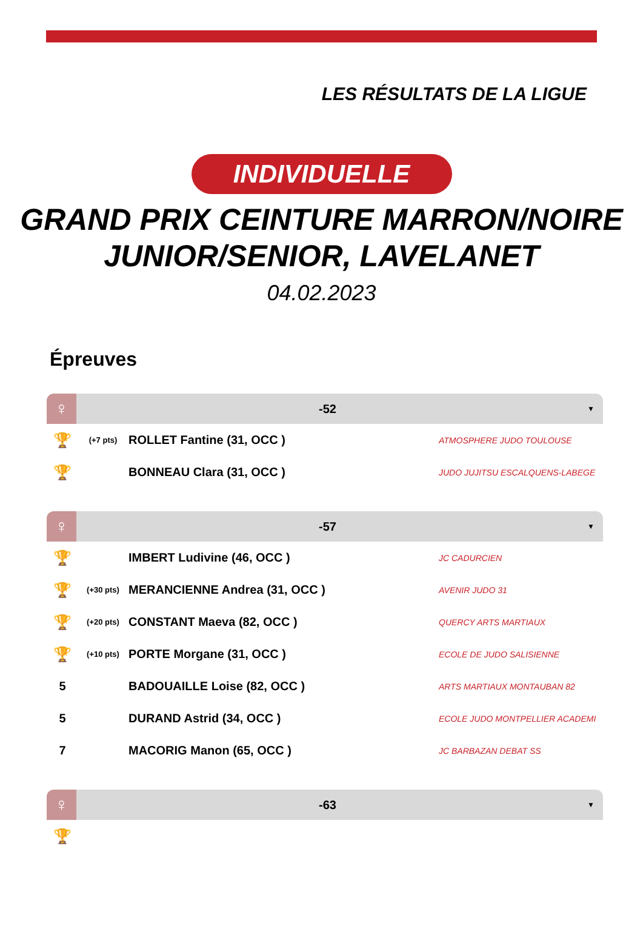LES RÉSULTATS DE LA LIGUE
INDIVIDUELLE
GRAND PRIX CEINTURE MARRON/NOIRE JUNIOR/SENIOR, LAVELANET
04.02.2023
Épreuves
♀
-52
▼
| 🏆 | (+7 pts) | ROLLET Fantine (31, OCC ) | ATMOSPHERE JUDO TOULOUSE |
| 🏆 | | BONNEAU Clara (31, OCC ) | JUDO JUJITSU ESCALQUENS-LABEGE |
♀
-57
▼
| 🏆 | | IMBERT Ludivine (46, OCC ) | JC CADURCIEN |
| 🏆 | (+30 pts) | MERANCIENNE Andrea (31, OCC ) | AVENIR JUDO 31 |
| 🏆 | (+20 pts) | CONSTANT Maeva (82, OCC ) | QUERCY ARTS MARTIAUX |
| 🏆 | (+10 pts) | PORTE Morgane (31, OCC ) | ECOLE DE JUDO SALISIENNE |
| 5 | | BADOUAILLE Loise (82, OCC ) | ARTS MARTIAUX MONTAUBAN 82 |
| 5 | | DURAND Astrid (34, OCC ) | ECOLE JUDO MONTPELLIER ACADEMI |
| 7 | | MACORIG Manon (65, OCC ) | JC BARBAZAN DEBAT SS |
♀
-63
▼
| 🏆 | |